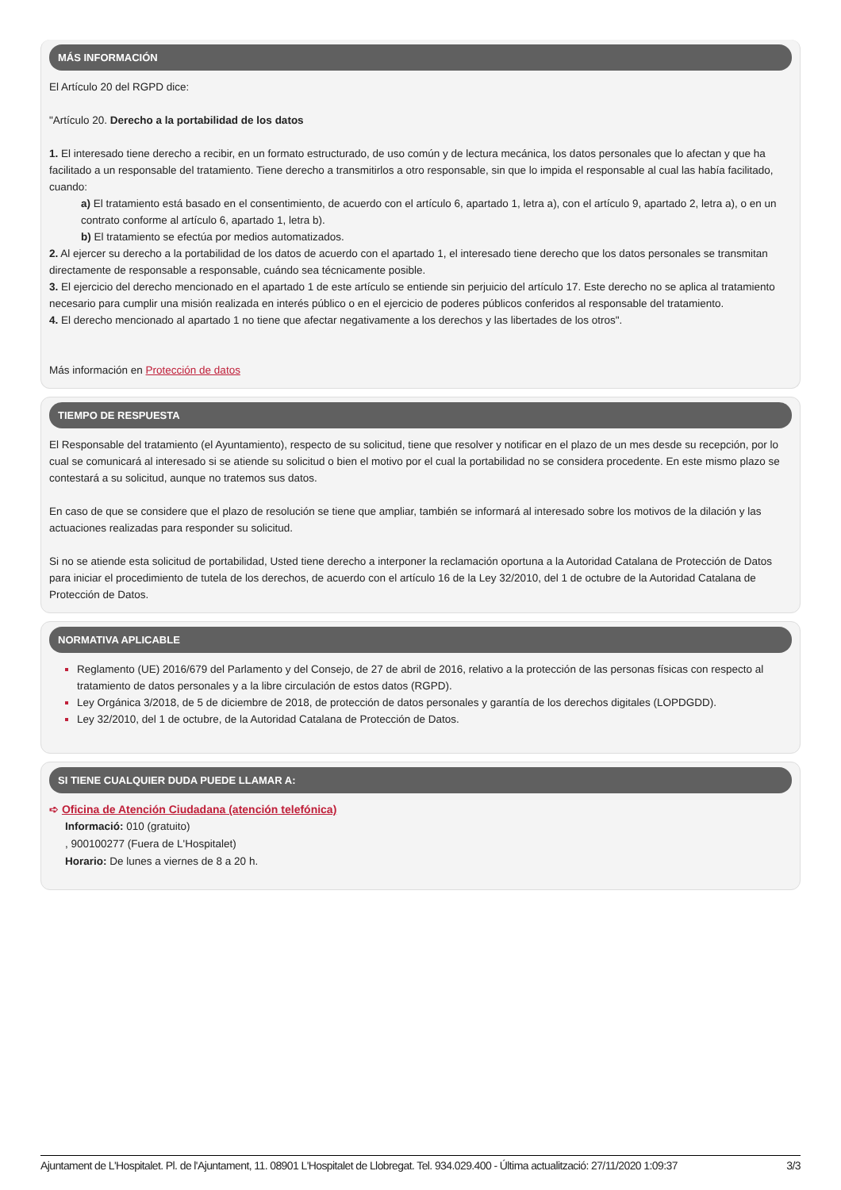MÁS INFORMACIÓN
El Artículo 20 del RGPD dice:
"Artículo 20. Derecho a la portabilidad de los datos
1. El interesado tiene derecho a recibir, en un formato estructurado, de uso común y de lectura mecánica, los datos personales que lo afectan y que ha facilitado a un responsable del tratamiento. Tiene derecho a transmitirlos a otro responsable, sin que lo impida el responsable al cual las había facilitado, cuando:
a) El tratamiento está basado en el consentimiento, de acuerdo con el artículo 6, apartado 1, letra a), con el artículo 9, apartado 2, letra a), o en un contrato conforme al artículo 6, apartado 1, letra b).
b) El tratamiento se efectúa por medios automatizados.
2. Al ejercer su derecho a la portabilidad de los datos de acuerdo con el apartado 1, el interesado tiene derecho que los datos personales se transmitan directamente de responsable a responsable, cuándo sea técnicamente posible.
3. El ejercicio del derecho mencionado en el apartado 1 de este artículo se entiende sin perjuicio del artículo 17. Este derecho no se aplica al tratamiento necesario para cumplir una misión realizada en interés público o en el ejercicio de poderes públicos conferidos al responsable del tratamiento.
4. El derecho mencionado al apartado 1 no tiene que afectar negativamente a los derechos y las libertades de los otros".
Más información en Protección de datos
TIEMPO DE RESPUESTA
El Responsable del tratamiento (el Ayuntamiento), respecto de su solicitud, tiene que resolver y notificar en el plazo de un mes desde su recepción, por lo cual se comunicará al interesado si se atiende su solicitud o bien el motivo por el cual la portabilidad no se considera procedente. En este mismo plazo se contestará a su solicitud, aunque no tratemos sus datos.
En caso de que se considere que el plazo de resolución se tiene que ampliar, también se informará al interesado sobre los motivos de la dilación y las actuaciones realizadas para responder su solicitud.
Si no se atiende esta solicitud de portabilidad, Usted tiene derecho a interponer la reclamación oportuna a la Autoridad Catalana de Protección de Datos para iniciar el procedimiento de tutela de los derechos, de acuerdo con el artículo 16 de la Ley 32/2010, del 1 de octubre de la Autoridad Catalana de Protección de Datos.
NORMATIVA APLICABLE
Reglamento (UE) 2016/679 del Parlamento y del Consejo, de 27 de abril de 2016, relativo a la protección de las personas físicas con respecto al tratamiento de datos personales y a la libre circulación de estos datos (RGPD).
Ley Orgánica 3/2018, de 5 de diciembre de 2018, de protección de datos personales y garantía de los derechos digitales (LOPDGDD).
Ley 32/2010, del 1 de octubre, de la Autoridad Catalana de Protección de Datos.
SI TIENE CUALQUIER DUDA PUEDE LLAMAR A:
➪ Oficina de Atención Ciudadana (atención telefónica)
Informació: 010 (gratuito)
, 900100277 (Fuera de L'Hospitalet)
Horario: De lunes a viernes de 8 a 20 h.
Ajuntament de L'Hospitalet. Pl. de l'Ajuntament, 11. 08901 L'Hospitalet de Llobregat. Tel. 934.029.400 - Última actualització: 27/11/2020 1:09:37 3/3